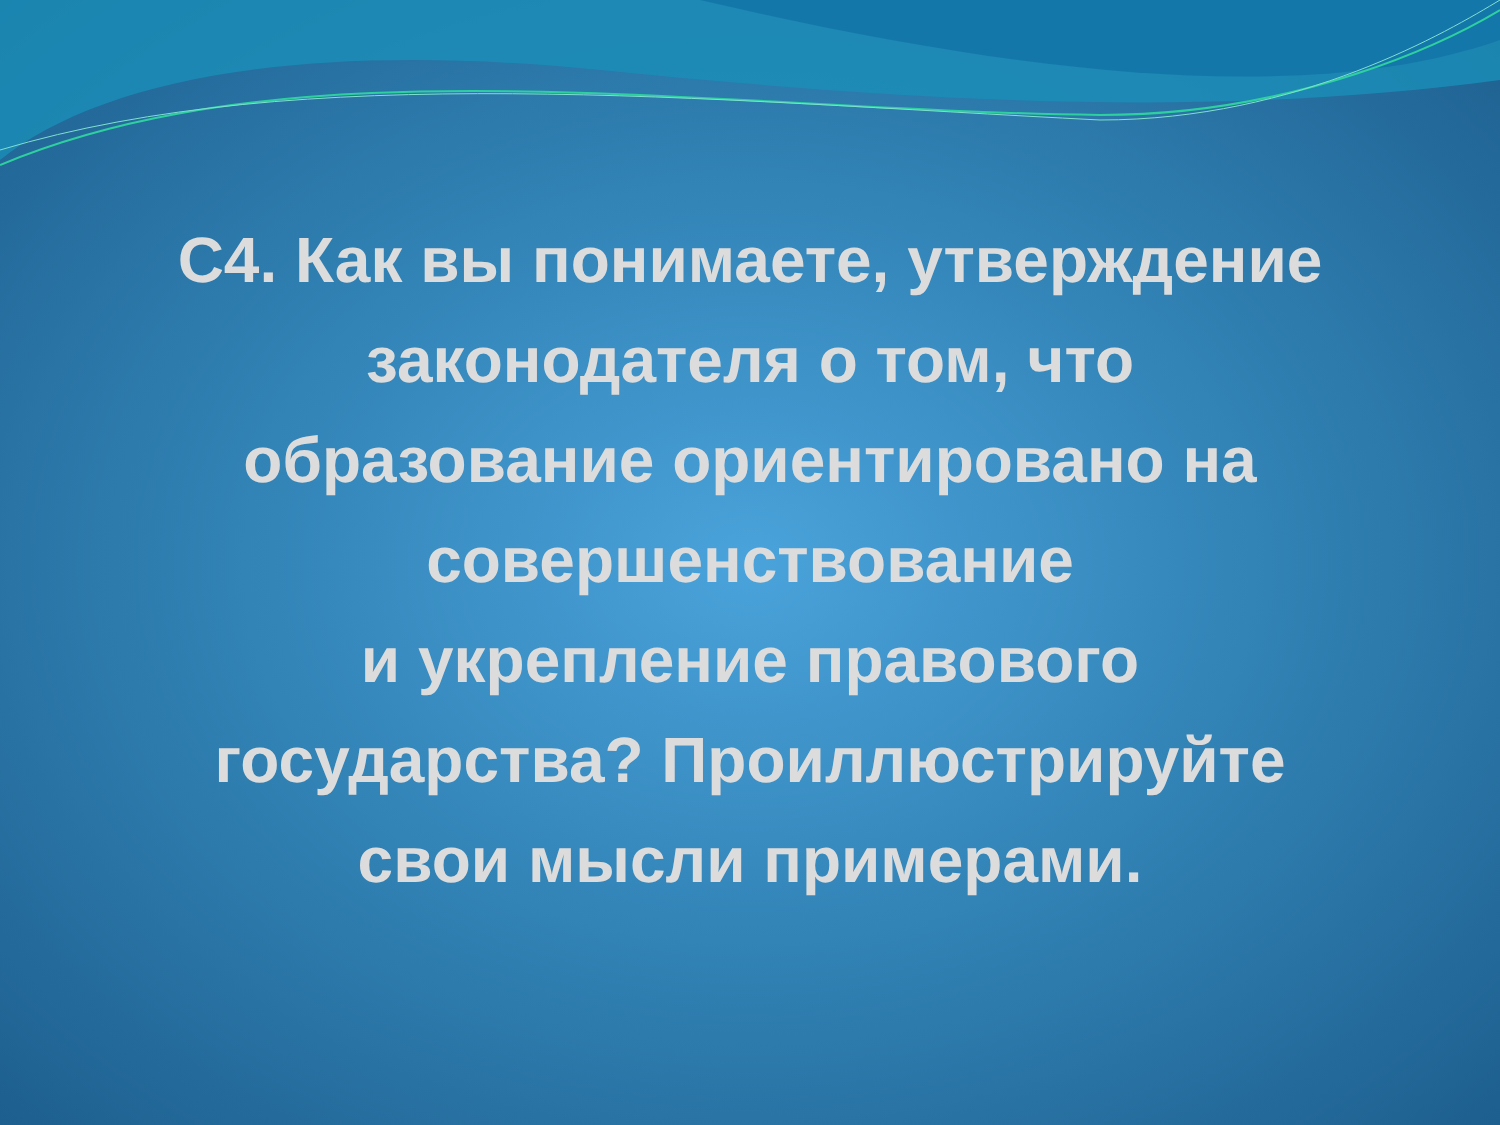С4. Как вы понимаете, утверждение
законодателя о том, что
образование ориентировано на
совершенствование
и укрепление правового
государства? Проиллюстрируйте
свои мысли примерами.